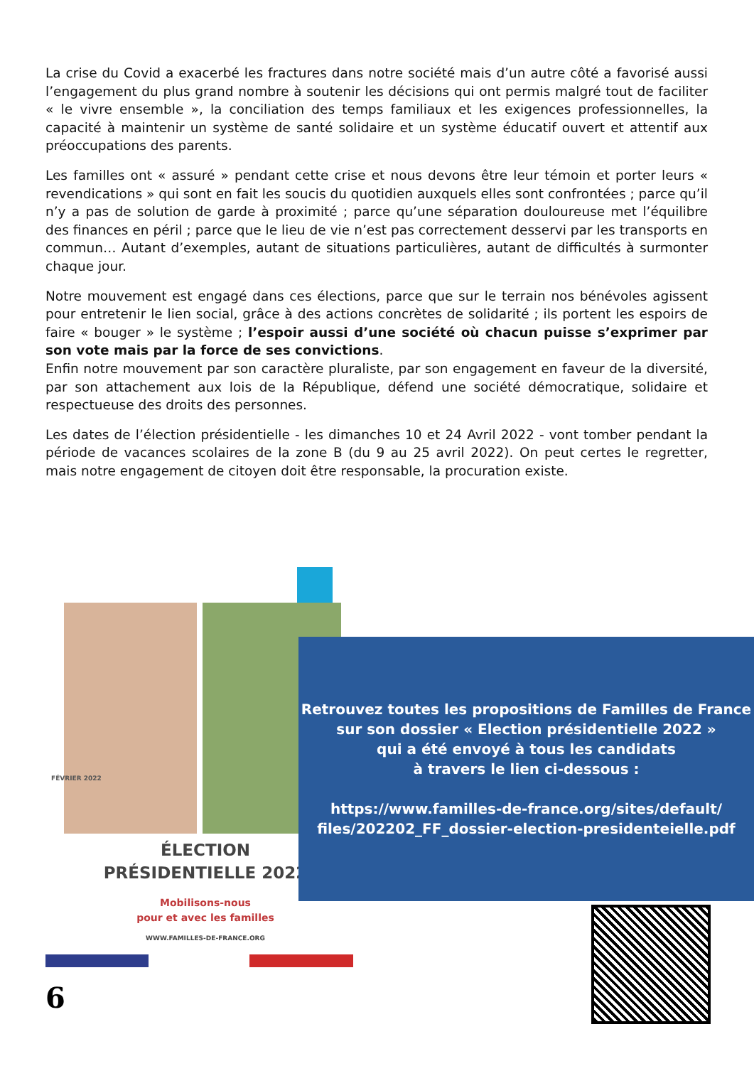La crise du Covid a exacerbé les fractures dans notre société mais d’un autre côté a favorisé aussi l’engagement du plus grand nombre à soutenir les décisions qui ont permis malgré tout de faciliter « le vivre ensemble », la conciliation des temps familiaux et les exigences professionnelles, la capacité à maintenir un système de santé solidaire et un système éducatif ouvert et attentif aux préoccupations des parents.
Les familles ont « assuré » pendant cette crise et nous devons être leur témoin et porter leurs « revendications » qui sont en fait les soucis du quotidien auxquels elles sont confrontées ; parce qu’il n’y a pas de solution de garde à proximité ; parce qu’une séparation douloureuse met l’équilibre des finances en péril ; parce que le lieu de vie n’est pas correctement desservi par les transports en commun… Autant d’exemples, autant de situations particulières, autant de difficultés à surmonter chaque jour.
Notre mouvement est engagé dans ces élections, parce que sur le terrain nos bénévoles agissent pour entretenir le lien social, grâce à des actions concrètes de solidarité ; ils portent les espoirs de faire « bouger » le système ; l’espoir aussi d’une société où chacun puisse s’exprimer par son vote mais par la force de ses convictions.
Enfin notre mouvement par son caractère pluraliste, par son engagement en faveur de la diversité, par son attachement aux lois de la République, défend une société démocratique, solidaire et respectueuse des droits des personnes.
Les dates de l’élection présidentielle - les dimanches 10 et 24 Avril 2022 - vont tomber pendant la période de vacances scolaires de la zone B (du 9 au 25 avril 2022). On peut certes le regretter, mais notre engagement de citoyen doit être responsable, la procuration existe.
FÉVRIER 2022
ÉLECTION
PRÉSIDENTIELLE 2022
Mobilisons-nous
pour et avec les familles
WWW.FAMILLES-DE-FRANCE.ORG
Retrouvez toutes les propositions de Familles de France
sur son dossier « Election présidentielle 2022 »
qui a été envoyé à tous les candidats
à travers le lien ci-dessous :
https://www.familles-de-france.org/sites/default/
files/202202_FF_dossier-election-presidenteielle.pdf
6